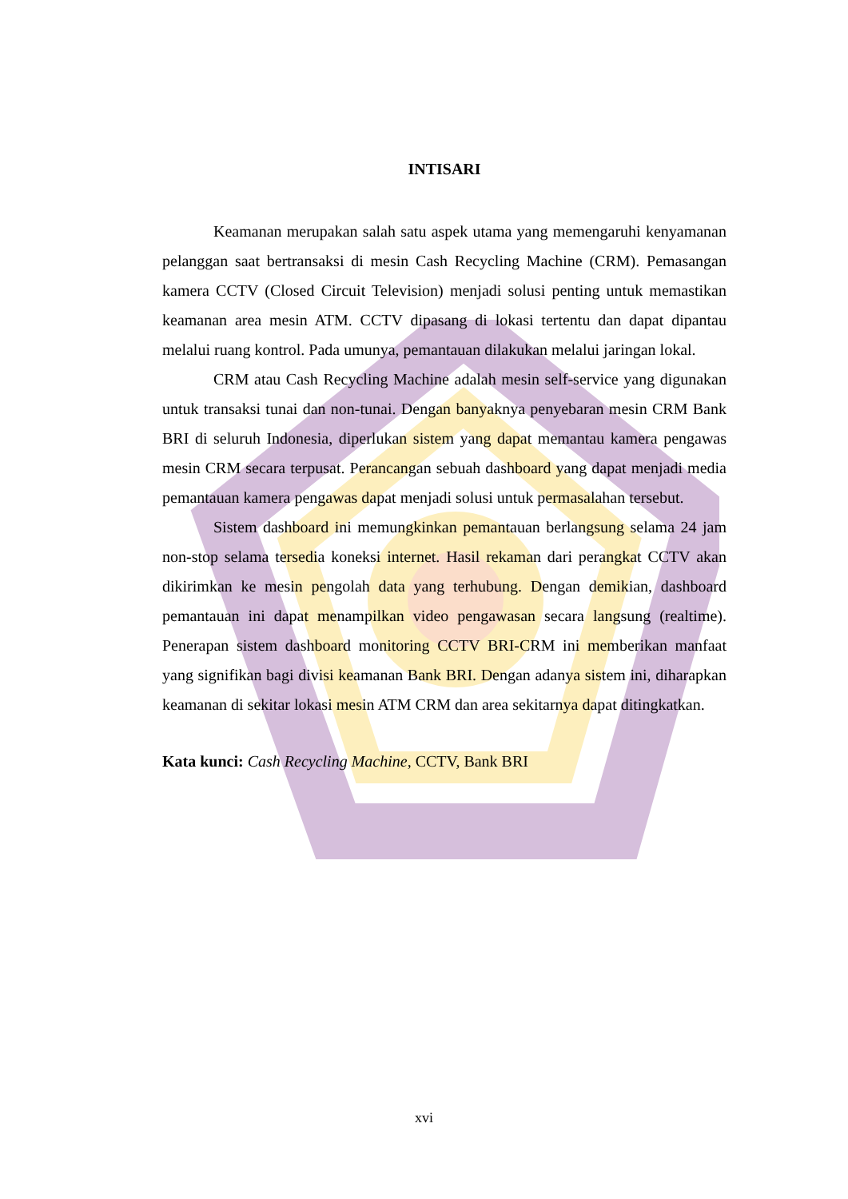INTISARI
Keamanan merupakan salah satu aspek utama yang memengaruhi kenyamanan pelanggan saat bertransaksi di mesin Cash Recycling Machine (CRM). Pemasangan kamera CCTV (Closed Circuit Television) menjadi solusi penting untuk memastikan keamanan area mesin ATM. CCTV dipasang di lokasi tertentu dan dapat dipantau melalui ruang kontrol. Pada umunya, pemantauan dilakukan melalui jaringan lokal.
CRM atau Cash Recycling Machine adalah mesin self-service yang digunakan untuk transaksi tunai dan non-tunai. Dengan banyaknya penyebaran mesin CRM Bank BRI di seluruh Indonesia, diperlukan sistem yang dapat memantau kamera pengawas mesin CRM secara terpusat. Perancangan sebuah dashboard yang dapat menjadi media pemantauan kamera pengawas dapat menjadi solusi untuk permasalahan tersebut.
Sistem dashboard ini memungkinkan pemantauan berlangsung selama 24 jam non-stop selama tersedia koneksi internet. Hasil rekaman dari perangkat CCTV akan dikirimkan ke mesin pengolah data yang terhubung. Dengan demikian, dashboard pemantauan ini dapat menampilkan video pengawasan secara langsung (realtime). Penerapan sistem dashboard monitoring CCTV BRI-CRM ini memberikan manfaat yang signifikan bagi divisi keamanan Bank BRI. Dengan adanya sistem ini, diharapkan keamanan di sekitar lokasi mesin ATM CRM dan area sekitarnya dapat ditingkatkan.
Kata kunci: Cash Recycling Machine, CCTV, Bank BRI
xvi